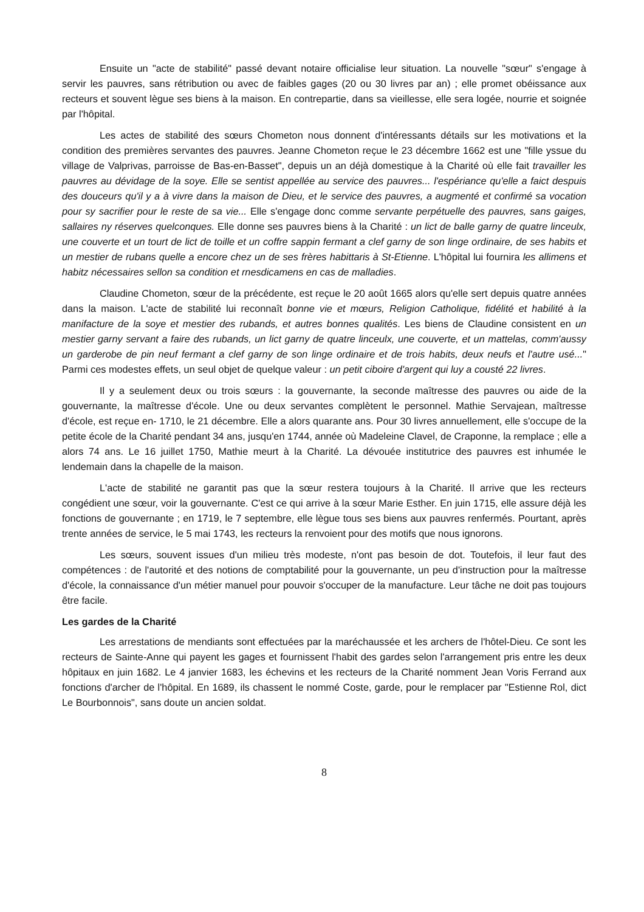Ensuite un "acte de stabilité" passé devant notaire officialise leur situation. La nouvelle "sœur" s'engage à servir les pauvres, sans rétribution ou avec de faibles gages (20 ou 30 livres par an) ; elle promet obéissance aux recteurs et souvent lègue ses biens à la maison. En contrepartie, dans sa vieillesse, elle sera logée, nourrie et soignée par l'hôpital.
Les actes de stabilité des sœurs Chometon nous donnent d'intéressants détails sur les motivations et la condition des premières servantes des pauvres. Jeanne Chometon reçue le 23 décembre 1662 est une "fille yssue du village de Valprivas, parroisse de Bas-en-Basset", depuis un an déjà domestique à la Charité où elle fait travailler les pauvres au dévidage de la soye. Elle se sentist appellée au service des pauvres... l'espériance qu'elle a faict despuis des douceurs qu'il y a à vivre dans la maison de Dieu, et le service des pauvres, a augmenté et confirmé sa vocation pour sy sacrifier pour le reste de sa vie... Elle s'engage donc comme servante perpétuelle des pauvres, sans gaiges, sallaires ny réserves quelconques. Elle donne ses pauvres biens à la Charité : un lict de balle garny de quatre linceulx, une couverte et un tourt de lict de toille et un coffre sappin fermant a clef garny de son linge ordinaire, de ses habits et un mestier de rubans quelle a encore chez un de ses frères habittaris à St-Etienne. L'hôpital lui fournira les allimens et habitz nécessaires sellon sa condition et rnesdicamens en cas de malladies.
Claudine Chometon, sœur de la précédente, est reçue le 20 août 1665 alors qu'elle sert depuis quatre années dans la maison. L'acte de stabilité lui reconnaît bonne vie et mœurs, Religion Catholique, fidélité et habilité à la manifacture de la soye et mestier des rubands, et autres bonnes qualités. Les biens de Claudine consistent en un mestier garny servant a faire des rubands, un lict garny de quatre linceulx, une couverte, et un mattelas, comm'aussy un garderobe de pin neuf fermant a clef garny de son linge ordinaire et de trois habits, deux neufs et l'autre usé..." Parmi ces modestes effets, un seul objet de quelque valeur : un petit ciboire d'argent qui luy a cousté 22 livres.
Il y a seulement deux ou trois sœurs : la gouvernante, la seconde maîtresse des pauvres ou aide de la gouvernante, la maîtresse d'école. Une ou deux servantes complètent le personnel. Mathie Servajean, maîtresse d'école, est reçue en- 1710, le 21 décembre. Elle a alors quarante ans. Pour 30 livres annuellement, elle s'occupe de la petite école de la Charité pendant 34 ans, jusqu'en 1744, année où Madeleine Clavel, de Craponne, la remplace ; elle a alors 74 ans. Le 16 juillet 1750, Mathie meurt à la Charité. La dévouée institutrice des pauvres est inhumée le lendemain dans la chapelle de la maison.
L'acte de stabilité ne garantit pas que la sœur restera toujours à la Charité. Il arrive que les recteurs congédient une sœur, voir la gouvernante. C'est ce qui arrive à la sœur Marie Esther. En juin 1715, elle assure déjà les fonctions de gouvernante ; en 1719, le 7 septembre, elle lègue tous ses biens aux pauvres renfermés. Pourtant, après trente années de service, le 5 mai 1743, les recteurs la renvoient pour des motifs que nous ignorons.
Les sœurs, souvent issues d'un milieu très modeste, n'ont pas besoin de dot. Toutefois, il leur faut des compétences : de l'autorité et des notions de comptabilité pour la gouvernante, un peu d'instruction pour la maîtresse d'école, la connaissance d'un métier manuel pour pouvoir s'occuper de la manufacture. Leur tâche ne doit pas toujours être facile.
Les gardes de la Charité
Les arrestations de mendiants sont effectuées par la maréchaussée et les archers de l'hôtel-Dieu. Ce sont les recteurs de Sainte-Anne qui payent les gages et fournissent l'habit des gardes selon l'arrangement pris entre les deux hôpitaux en juin 1682. Le 4 janvier 1683, les échevins et les recteurs de la Charité nomment Jean Voris Ferrand aux fonctions d'archer de l'hôpital. En 1689, ils chassent le nommé Coste, garde, pour le remplacer par "Estienne Rol, dict Le Bourbonnois", sans doute un ancien soldat.
8